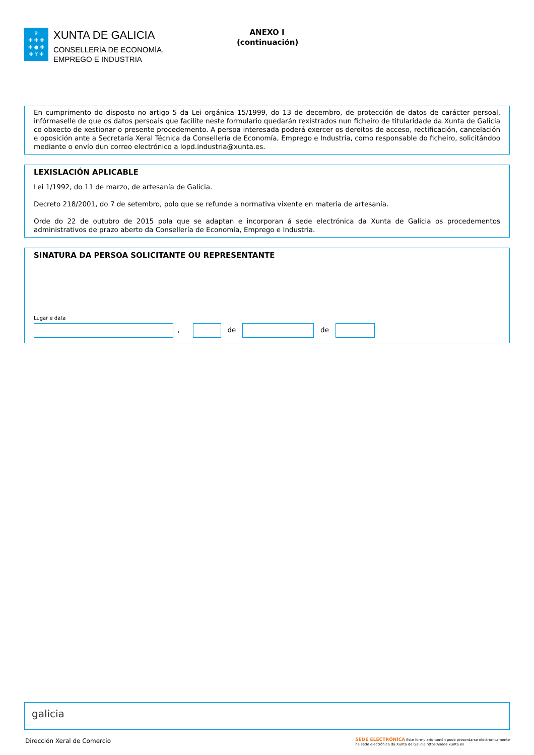♕
✚ ✚ ✚
✚ ● ✚
✚ Y ✚
XUNTA DE GALICIA
CONSELLERÍA DE ECONOMÍA,
EMPREGO E INDUSTRIA
ANEXO I
(continuación)
En cumprimento do disposto no artigo 5 da Lei orgánica 15/1999, do 13 de decembro, de protección de datos de carácter persoal, infórmaselle de que os datos persoais que facilite neste formulario quedarán rexistrados nun ficheiro de titularidade da Xunta de Galicia co obxecto de xestionar o presente procedemento. A persoa interesada poderá exercer os dereitos de acceso, rectificación, cancelación e oposición ante a Secretaría Xeral Técnica da Consellería de Economía, Emprego e Industria, como responsable do ficheiro, solicitándoo mediante o envío dun correo electrónico a lopd.industria@xunta.es.
LEXISLACIÓN APLICABLE
Lei 1/1992, do 11 de marzo, de artesanía de Galicia.
Decreto 218/2001, do 7 de setembro, polo que se refunde a normativa vixente en materia de artesanía.
Orde do 22 de outubro de 2015 pola que se adaptan e incorporan á sede electrónica da Xunta de Galicia os procedementos administrativos de prazo aberto da Consellería de Economía, Emprego e Industria.
SINATURA DA PERSOA SOLICITANTE OU REPRESENTANTE
Lugar e data
, de de
galicia
Dirección Xeral de Comercio SEDE ELECTRÓNICA Este formulario tamén pode presentarse electronicamente
na sede electrónica da Xunta de Galicia https://sede.xunta.es